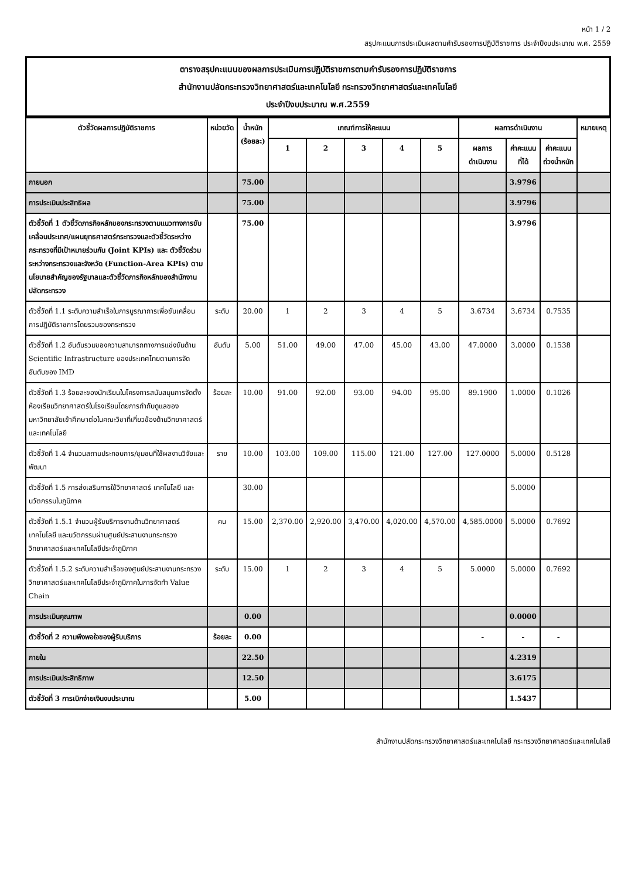หน้า 1 / 2
สรุปคะแนนการประเมินผลตามคำรับรองการปฏิบัติราชการ ประจำปีงบประมาณ พ.ศ. 2559
ตารางสรุปคะแนนของผลการประเมินการปฏิบัติราชการตามคำรับรองการปฏิบัติราชการ
สำนักงานปลัดกระทรวงวิทยาศาสตร์และเทคโนโลยี กระทรวงวิทยาศาสตร์และเทคโนโลยี
ประจำปีงบประมาณ พ.ศ.2559
| ตัวชี้วัดผลการปฏิบัติราชการ | หน่วยวัด | น้ำหนัก (ร้อยละ) | เกณฑ์การให้คะแนน | | | | | ผลการดำเนินงาน | | | หมายเหตุ |
| --- | --- | --- | --- | --- | --- | --- | --- | --- | --- | --- | --- |
| | | | 1 | 2 | 3 | 4 | 5 | ผลการ ดำเนินงาน | ค่าคะแนน ที่ได้ | ค่าคะแนน ถ่วงน้ำหนัก | |
| ภายนอก | | 75.00 | | | | | | | 3.9796 | | |
| การประเมินประสิทธิผล | | 75.00 | | | | | | | 3.9796 | | |
| ตัวชี้วัดที่ 1 ตัวชี้วัดภารกิจหลักของกระทรวงตามแนวทางการขับเคลื่อนประเทศ/แผนยุทธศาสตร์กระทรวงและตัวชี้วัดระหว่างกระทรวงที่มีเป้าหมายร่วมกัน (Joint KPIs) และ ตัวชี้วัดร่วมระหว่างกระทรวงและจังหวัด (Function-Area KPIs) ตามนโยบายสำคัญของรัฐบาลและตัวชี้วัดภารกิจหลักของสำนักงานปลัดกระทรวง | | 75.00 | | | | | | | 3.9796 | | |
| ตัวชี้วัดที่ 1.1 ระดับความสำเร็จในการบูรณาการเพื่อขับเคลื่อนการปฏิบัติราชการโดยรวมของกระทรวง | ระดับ | 20.00 | 1 | 2 | 3 | 4 | 5 | 3.6734 | 3.6734 | 0.7535 | |
| ตัวชี้วัดที่ 1.2 อันดับรวมของความสามารถทางการแข่งขันด้าน Scientific Infrastructure ของประเทศไทยตามการจัดอันดับของ IMD | อันดับ | 5.00 | 51.00 | 49.00 | 47.00 | 45.00 | 43.00 | 47.0000 | 3.0000 | 0.1538 | |
| ตัวชี้วัดที่ 1.3 ร้อยละของนักเรียนในโครงการสนับสนุนการจัดตั้งห้องเรียนวิทยาศาสตร์ในโรงเรียนโดยการกำกับดูแลของมหาวิทยาลัยเข้าศึกษาต่อในคณะวิชาที่เกี่ยวข้องด้านวิทยาศาสตร์และเทคโนโลยี | ร้อยละ | 10.00 | 91.00 | 92.00 | 93.00 | 94.00 | 95.00 | 89.1900 | 1.0000 | 0.1026 | |
| ตัวชี้วัดที่ 1.4 จำนวนสถานประกอบการ/ชุมชนที่ใช้ผลงานวิจัยและพัฒนา | ราย | 10.00 | 103.00 | 109.00 | 115.00 | 121.00 | 127.00 | 127.0000 | 5.0000 | 0.5128 | |
| ตัวชี้วัดที่ 1.5 การส่งเสริมการใช้วิทยาศาสตร์ เทคโนโลยี และนวัตกรรมในภูมิภาค | | 30.00 | | | | | | | 5.0000 | | |
| ตัวชี้วัดที่ 1.5.1 จำนวนผู้รับบริการงานด้านวิทยาศาสตร์ เทคโนโลยี และนวัตกรรมผ่านศูนย์ประสานงานกระทรวงวิทยาศาสตร์และเทคโนโลยีประจำภูมิภาค | คน | 15.00 | 2,370.00 | 2,920.00 | 3,470.00 | 4,020.00 | 4,570.00 | 4,585.0000 | 5.0000 | 0.7692 | |
| ตัวชี้วัดที่ 1.5.2 ระดับความสำเร็จของศูนย์ประสานงานกระทรวงวิทยาศาสตร์และเทคโนโลยีประจำภูมิภาคในการจัดทำ Value Chain | ระดับ | 15.00 | 1 | 2 | 3 | 4 | 5 | 5.0000 | 5.0000 | 0.7692 | |
| การประเมินคุณภาพ | | 0.00 | | | | | | | 0.0000 | | |
| ตัวชี้วัดที่ 2 ความพึงพอใจของผู้รับบริการ | ร้อยละ | 0.00 | | | | | | - | - | - | |
| ภายใน | | 22.50 | | | | | | | 4.2319 | | |
| การประเมินประสิทธิภาพ | | 12.50 | | | | | | | 3.6175 | | |
| ตัวชี้วัดที่ 3 การเบิกจ่ายเงินงบประมาณ | | 5.00 | | | | | | | 1.5437 | | |
สำนักงานปลัดกระทรวงวิทยาศาสตร์และเทคโนโลยี กระทรวงวิทยาศาสตร์และเทคโนโลยี